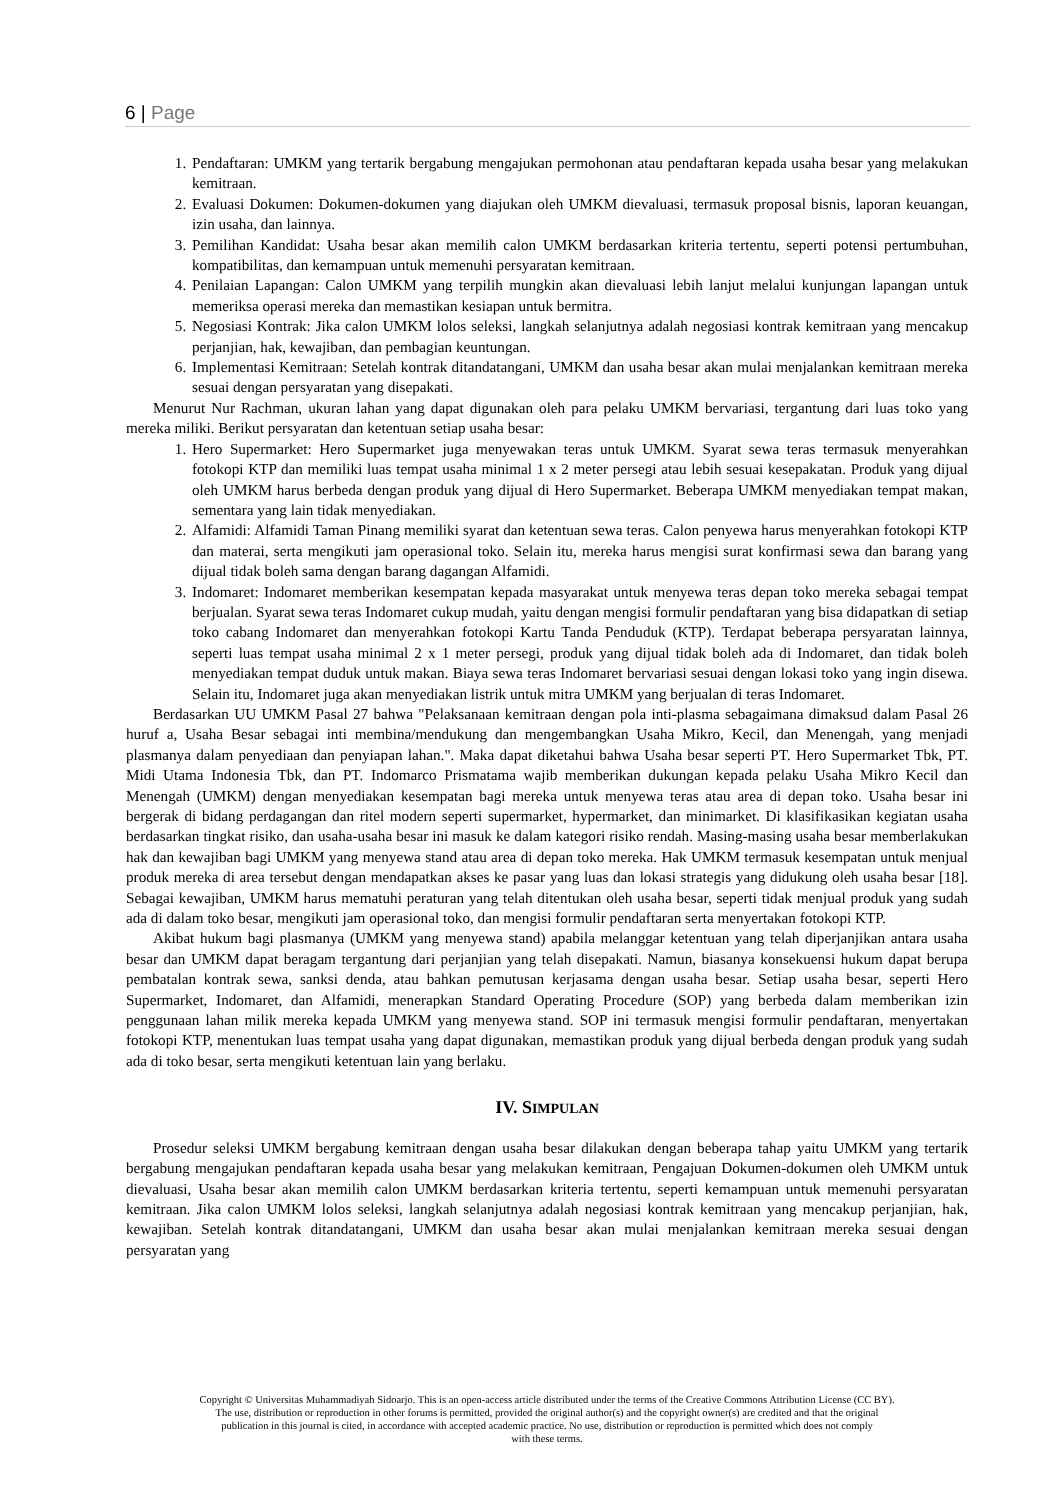6 | Page
1. Pendaftaran: UMKM yang tertarik bergabung mengajukan permohonan atau pendaftaran kepada usaha besar yang melakukan kemitraan.
2. Evaluasi Dokumen: Dokumen-dokumen yang diajukan oleh UMKM dievaluasi, termasuk proposal bisnis, laporan keuangan, izin usaha, dan lainnya.
3. Pemilihan Kandidat: Usaha besar akan memilih calon UMKM berdasarkan kriteria tertentu, seperti potensi pertumbuhan, kompatibilitas, dan kemampuan untuk memenuhi persyaratan kemitraan.
4. Penilaian Lapangan: Calon UMKM yang terpilih mungkin akan dievaluasi lebih lanjut melalui kunjungan lapangan untuk memeriksa operasi mereka dan memastikan kesiapan untuk bermitra.
5. Negosiasi Kontrak: Jika calon UMKM lolos seleksi, langkah selanjutnya adalah negosiasi kontrak kemitraan yang mencakup perjanjian, hak, kewajiban, dan pembagian keuntungan.
6. Implementasi Kemitraan: Setelah kontrak ditandatangani, UMKM dan usaha besar akan mulai menjalankan kemitraan mereka sesuai dengan persyaratan yang disepakati.
Menurut Nur Rachman, ukuran lahan yang dapat digunakan oleh para pelaku UMKM bervariasi, tergantung dari luas toko yang mereka miliki. Berikut persyaratan dan ketentuan setiap usaha besar:
1. Hero Supermarket: Hero Supermarket juga menyewakan teras untuk UMKM. Syarat sewa teras termasuk menyerahkan fotokopi KTP dan memiliki luas tempat usaha minimal 1 x 2 meter persegi atau lebih sesuai kesepakatan. Produk yang dijual oleh UMKM harus berbeda dengan produk yang dijual di Hero Supermarket. Beberapa UMKM menyediakan tempat makan, sementara yang lain tidak menyediakan.
2. Alfamidi: Alfamidi Taman Pinang memiliki syarat dan ketentuan sewa teras. Calon penyewa harus menyerahkan fotokopi KTP dan materai, serta mengikuti jam operasional toko. Selain itu, mereka harus mengisi surat konfirmasi sewa dan barang yang dijual tidak boleh sama dengan barang dagangan Alfamidi.
3. Indomaret: Indomaret memberikan kesempatan kepada masyarakat untuk menyewa teras depan toko mereka sebagai tempat berjualan. Syarat sewa teras Indomaret cukup mudah, yaitu dengan mengisi formulir pendaftaran yang bisa didapatkan di setiap toko cabang Indomaret dan menyerahkan fotokopi Kartu Tanda Penduduk (KTP). Terdapat beberapa persyaratan lainnya, seperti luas tempat usaha minimal 2 x 1 meter persegi, produk yang dijual tidak boleh ada di Indomaret, dan tidak boleh menyediakan tempat duduk untuk makan. Biaya sewa teras Indomaret bervariasi sesuai dengan lokasi toko yang ingin disewa. Selain itu, Indomaret juga akan menyediakan listrik untuk mitra UMKM yang berjualan di teras Indomaret.
Berdasarkan UU UMKM Pasal 27 bahwa "Pelaksanaan kemitraan dengan pola inti-plasma sebagaimana dimaksud dalam Pasal 26 huruf a, Usaha Besar sebagai inti membina/mendukung dan mengembangkan Usaha Mikro, Kecil, dan Menengah, yang menjadi plasmanya dalam penyediaan dan penyiapan lahan.". Maka dapat diketahui bahwa Usaha besar seperti PT. Hero Supermarket Tbk, PT. Midi Utama Indonesia Tbk, dan PT. Indomarco Prismatama wajib memberikan dukungan kepada pelaku Usaha Mikro Kecil dan Menengah (UMKM) dengan menyediakan kesempatan bagi mereka untuk menyewa teras atau area di depan toko. Usaha besar ini bergerak di bidang perdagangan dan ritel modern seperti supermarket, hypermarket, dan minimarket. Di klasifikasikan kegiatan usaha berdasarkan tingkat risiko, dan usaha-usaha besar ini masuk ke dalam kategori risiko rendah. Masing-masing usaha besar memberlakukan hak dan kewajiban bagi UMKM yang menyewa stand atau area di depan toko mereka. Hak UMKM termasuk kesempatan untuk menjual produk mereka di area tersebut dengan mendapatkan akses ke pasar yang luas dan lokasi strategis yang didukung oleh usaha besar [18]. Sebagai kewajiban, UMKM harus mematuhi peraturan yang telah ditentukan oleh usaha besar, seperti tidak menjual produk yang sudah ada di dalam toko besar, mengikuti jam operasional toko, dan mengisi formulir pendaftaran serta menyertakan fotokopi KTP.
Akibat hukum bagi plasmanya (UMKM yang menyewa stand) apabila melanggar ketentuan yang telah diperjanjikan antara usaha besar dan UMKM dapat beragam tergantung dari perjanjian yang telah disepakati. Namun, biasanya konsekuensi hukum dapat berupa pembatalan kontrak sewa, sanksi denda, atau bahkan pemutusan kerjasama dengan usaha besar. Setiap usaha besar, seperti Hero Supermarket, Indomaret, dan Alfamidi, menerapkan Standard Operating Procedure (SOP) yang berbeda dalam memberikan izin penggunaan lahan milik mereka kepada UMKM yang menyewa stand. SOP ini termasuk mengisi formulir pendaftaran, menyertakan fotokopi KTP, menentukan luas tempat usaha yang dapat digunakan, memastikan produk yang dijual berbeda dengan produk yang sudah ada di toko besar, serta mengikuti ketentuan lain yang berlaku.
IV. SIMPULAN
Prosedur seleksi UMKM bergabung kemitraan dengan usaha besar dilakukan dengan beberapa tahap yaitu UMKM yang tertarik bergabung mengajukan pendaftaran kepada usaha besar yang melakukan kemitraan, Pengajuan Dokumen-dokumen oleh UMKM untuk dievaluasi, Usaha besar akan memilih calon UMKM berdasarkan kriteria tertentu, seperti kemampuan untuk memenuhi persyaratan kemitraan. Jika calon UMKM lolos seleksi, langkah selanjutnya adalah negosiasi kontrak kemitraan yang mencakup perjanjian, hak, kewajiban. Setelah kontrak ditandatangani, UMKM dan usaha besar akan mulai menjalankan kemitraan mereka sesuai dengan persyaratan yang
Copyright © Universitas Muhammadiyah Sidoarjo. This is an open-access article distributed under the terms of the Creative Commons Attribution License (CC BY).
The use, distribution or reproduction in other forums is permitted, provided the original author(s) and the copyright owner(s) are credited and that the original
publication in this journal is cited, in accordance with accepted academic practice. No use, distribution or reproduction is permitted which does not comply
with these terms.